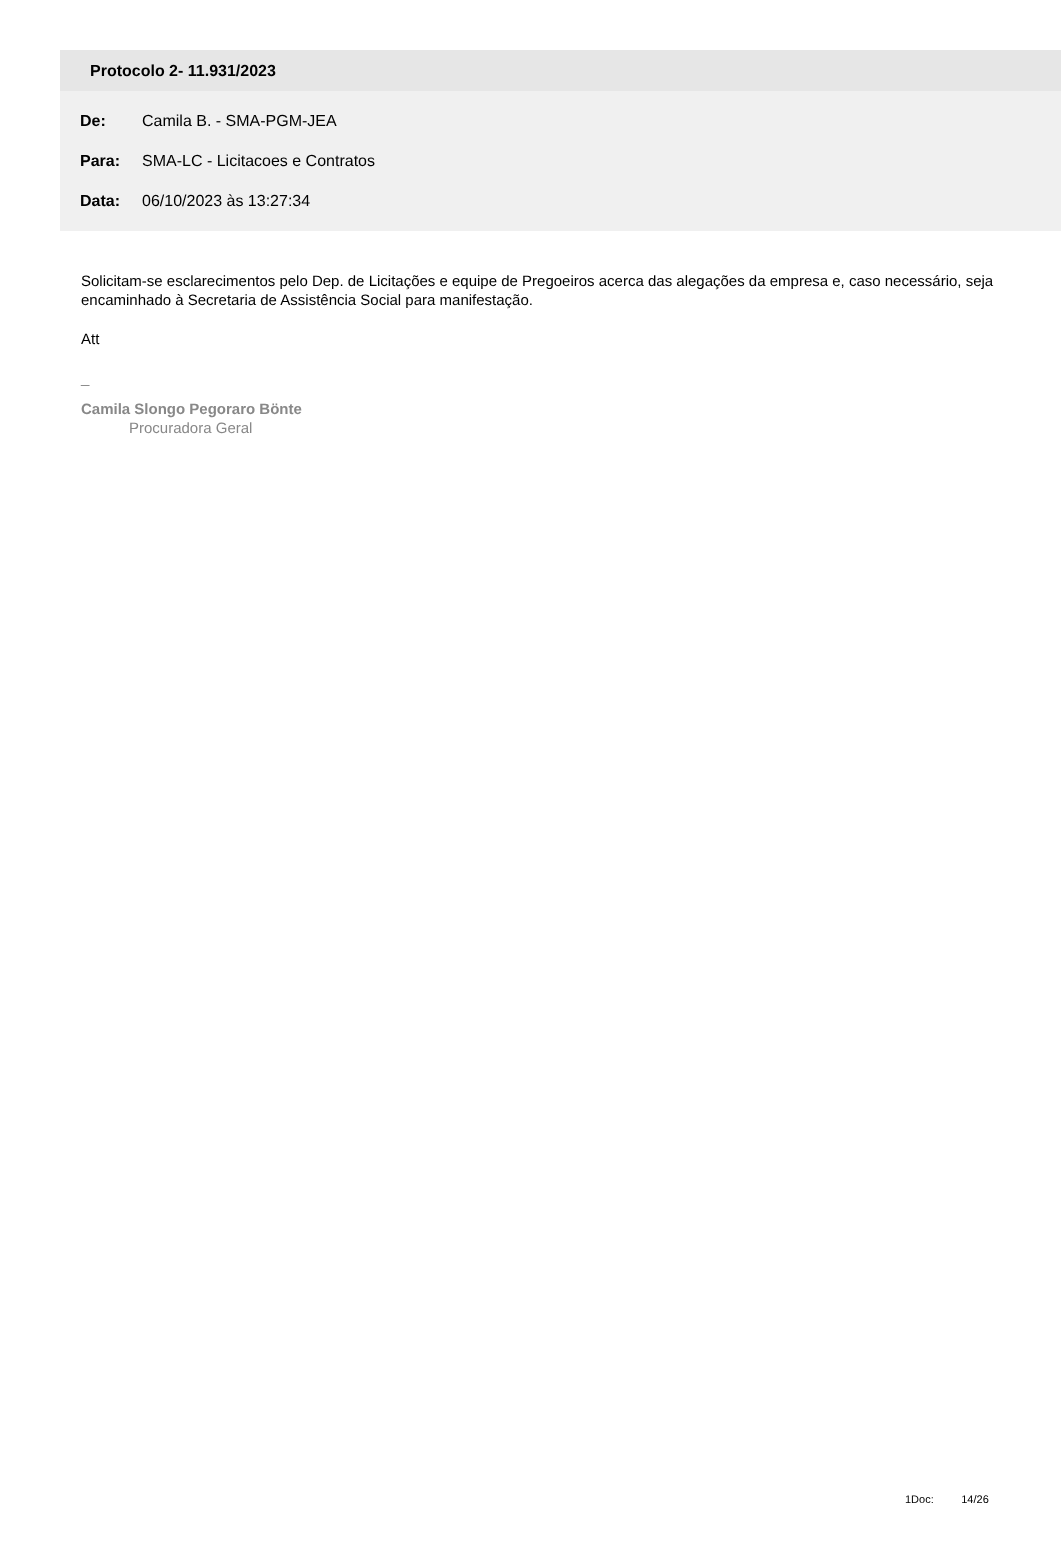Protocolo 2- 11.931/2023
De: Camila B. - SMA-PGM-JEA
Para: SMA-LC - Licitacoes e Contratos
Data: 06/10/2023 às 13:27:34
Solicitam-se esclarecimentos pelo Dep. de Licitações e equipe de Pregoeiros acerca das alegações da empresa e, caso necessário, seja encaminhado à Secretaria de Assistência Social para manifestação.
Att
_
Camila Slongo Pegoraro Bönte
Procuradora Geral
1Doc: 14/26